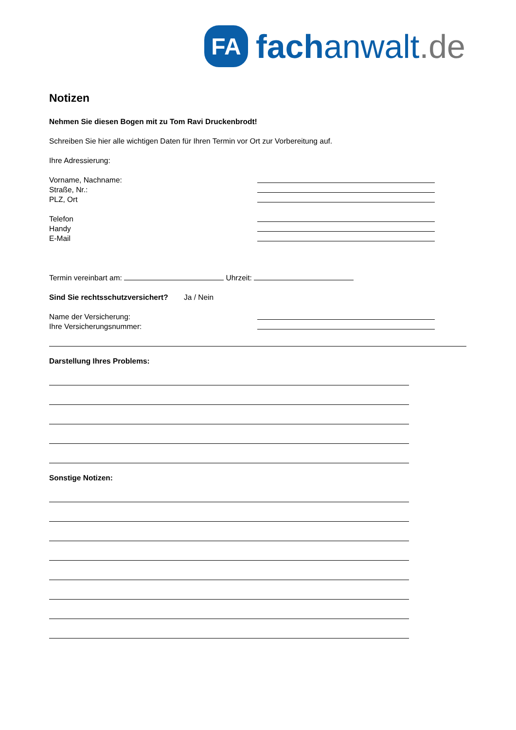FA
fachanwalt.de
Notizen
Nehmen Sie diesen Bogen mit zu Tom Ravi Druckenbrodt!
Schreiben Sie hier alle wichtigen Daten für Ihren Termin vor Ort zur Vorbereitung auf.
Ihre Adressierung:
Vorname, Nachname:
Straße, Nr.:
PLZ, Ort
Telefon
Handy
E-Mail
Termin vereinbart am: Uhrzeit:
Sind Sie rechtsschutzversichert? Ja / Nein
Name der Versicherung:
Ihre Versicherungsnummer:
Darstellung Ihres Problems:
Sonstige Notizen: